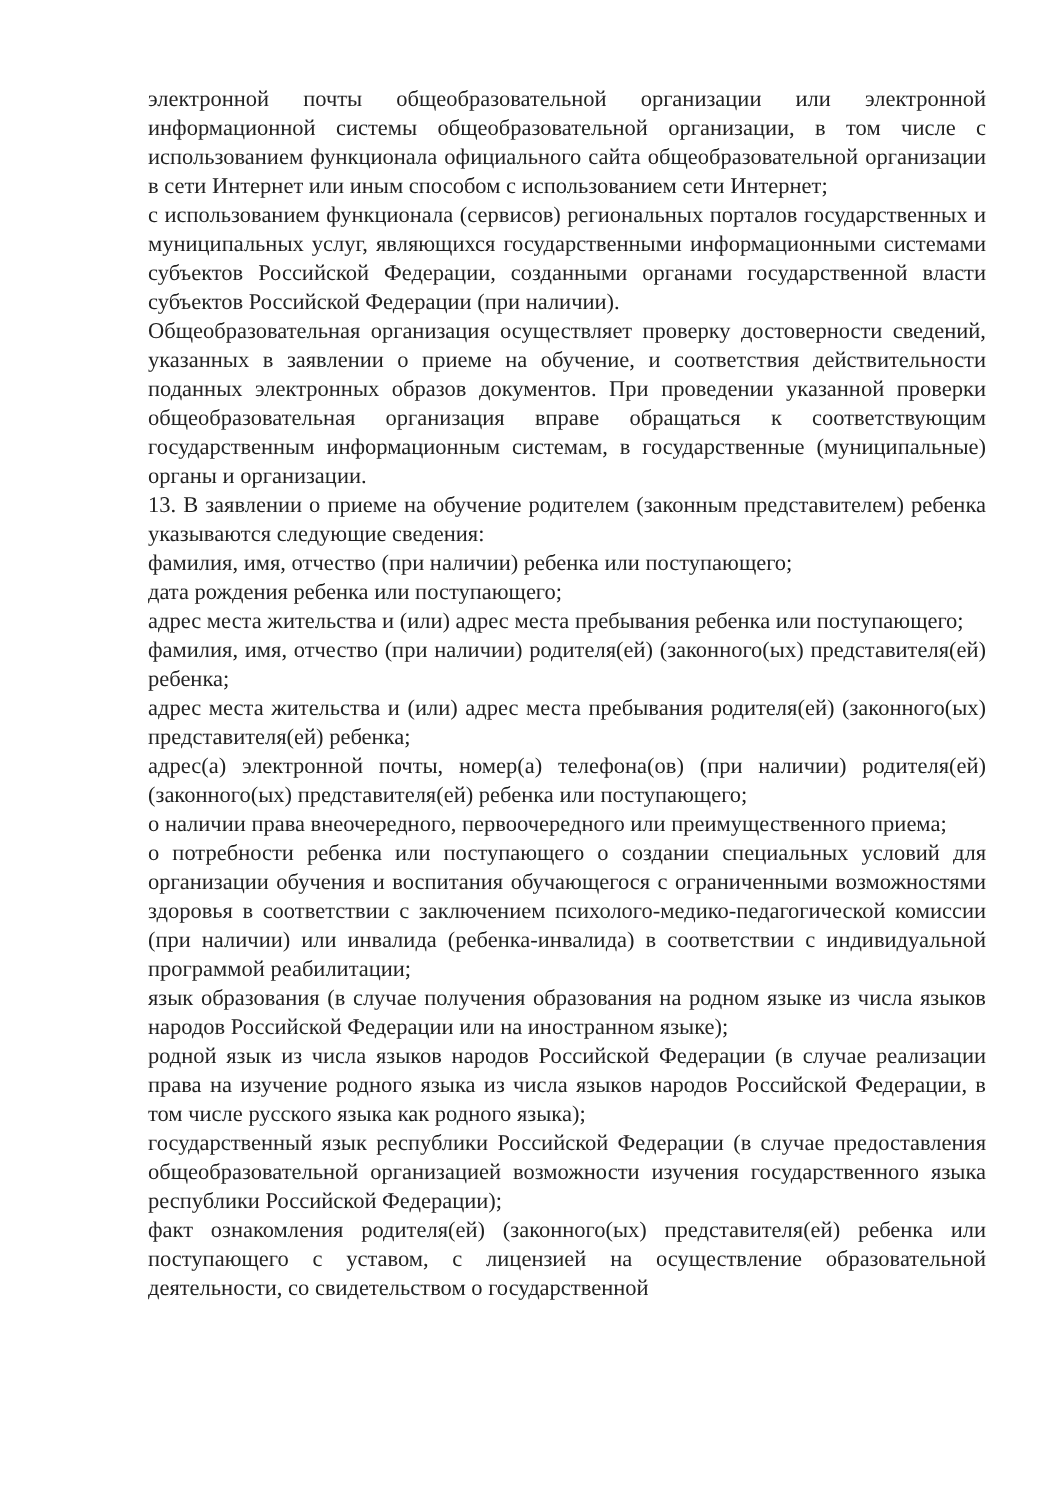электронной почты общеобразовательной организации или электронной информационной системы общеобразовательной организации, в том числе с использованием функционала официального сайта общеобразовательной организации в сети Интернет или иным способом с использованием сети Интернет;
с использованием функционала (сервисов) региональных порталов государственных и муниципальных услуг, являющихся государственными информационными системами субъектов Российской Федерации, созданными органами государственной власти субъектов Российской Федерации (при наличии).
Общеобразовательная организация осуществляет проверку достоверности сведений, указанных в заявлении о приеме на обучение, и соответствия действительности поданных электронных образов документов. При проведении указанной проверки общеобразовательная организация вправе обращаться к соответствующим государственным информационным системам, в государственные (муниципальные) органы и организации.
13. В заявлении о приеме на обучение родителем (законным представителем) ребенка указываются следующие сведения:
фамилия, имя, отчество (при наличии) ребенка или поступающего;
дата рождения ребенка или поступающего;
адрес места жительства и (или) адрес места пребывания ребенка или поступающего;
фамилия, имя, отчество (при наличии) родителя(ей) (законного(ых) представителя(ей) ребенка;
адрес места жительства и (или) адрес места пребывания родителя(ей) (законного(ых) представителя(ей) ребенка;
адрес(а) электронной почты, номер(а) телефона(ов) (при наличии) родителя(ей) (законного(ых) представителя(ей) ребенка или поступающего;
о наличии права внеочередного, первоочередного или преимущественного приема;
о потребности ребенка или поступающего о создании специальных условий для организации обучения и воспитания обучающегося с ограниченными возможностями здоровья в соответствии с заключением психолого-медико-педагогической комиссии (при наличии) или инвалида (ребенка-инвалида) в соответствии с индивидуальной программой реабилитации;
язык образования (в случае получения образования на родном языке из числа языков народов Российской Федерации или на иностранном языке);
родной язык из числа языков народов Российской Федерации (в случае реализации права на изучение родного языка из числа языков народов Российской Федерации, в том числе русского языка как родного языка);
государственный язык республики Российской Федерации (в случае предоставления общеобразовательной организацией возможности изучения государственного языка республики Российской Федерации);
факт ознакомления родителя(ей) (законного(ых) представителя(ей) ребенка или поступающего с уставом, с лицензией на осуществление образовательной деятельности, со свидетельством о государственной